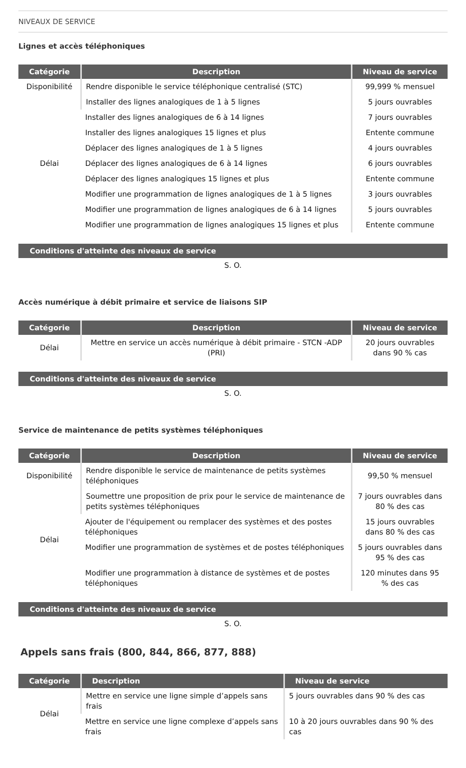NIVEAUX DE SERVICE
Lignes et accès téléphoniques
| Catégorie | Description | Niveau de service |
| --- | --- | --- |
| Disponibilité | Rendre disponible le service téléphonique centralisé (STC) | 99,999 % mensuel |
| Délai | Installer des lignes analogiques de 1 à 5 lignes | 5 jours ouvrables |
| | Installer des lignes analogiques de 6 à 14 lignes | 7 jours ouvrables |
| | Installer des lignes analogiques 15 lignes et plus | Entente commune |
| | Déplacer des lignes analogiques de 1 à 5 lignes | 4 jours ouvrables |
| | Déplacer des lignes analogiques de 6 à 14 lignes | 6 jours ouvrables |
| | Déplacer des lignes analogiques 15 lignes et plus | Entente commune |
| | Modifier une programmation de lignes analogiques de 1 à 5 lignes | 3 jours ouvrables |
| | Modifier une programmation de lignes analogiques de 6 à 14 lignes | 5 jours ouvrables |
| | Modifier une programmation de lignes analogiques 15 lignes et plus | Entente commune |
Conditions d'atteinte des niveaux de service
S. O.
Accès numérique à débit primaire et service de liaisons SIP
| Catégorie | Description | Niveau de service |
| --- | --- | --- |
| Délai | Mettre en service un accès numérique à débit primaire - STCN -ADP (PRI) | 20 jours ouvrables dans 90 % cas |
Conditions d'atteinte des niveaux de service
S. O.
Service de maintenance de petits systèmes téléphoniques
| Catégorie | Description | Niveau de service |
| --- | --- | --- |
| Disponibilité | Rendre disponible le service de maintenance de petits systèmes téléphoniques | 99,50 % mensuel |
| Délai | Soumettre une proposition de prix pour le service de maintenance de petits systèmes téléphoniques | 7 jours ouvrables dans 80 % des cas |
| | Ajouter de l'équipement ou remplacer des systèmes et des postes téléphoniques | 15 jours ouvrables dans 80 % des cas |
| | Modifier une programmation de systèmes et de postes téléphoniques | 5 jours ouvrables dans 95 % des cas |
| | Modifier une programmation à distance de systèmes et de postes téléphoniques | 120 minutes dans 95 % des cas |
Conditions d'atteinte des niveaux de service
S. O.
Appels sans frais (800, 844, 866, 877, 888)
| Catégorie | Description | Niveau de service |
| --- | --- | --- |
| Délai | Mettre en service une ligne simple d’appels sans frais | 5 jours ouvrables dans 90 % des cas |
| | Mettre en service une ligne complexe d’appels sans frais | 10 à 20 jours ouvrables dans 90 % des cas |